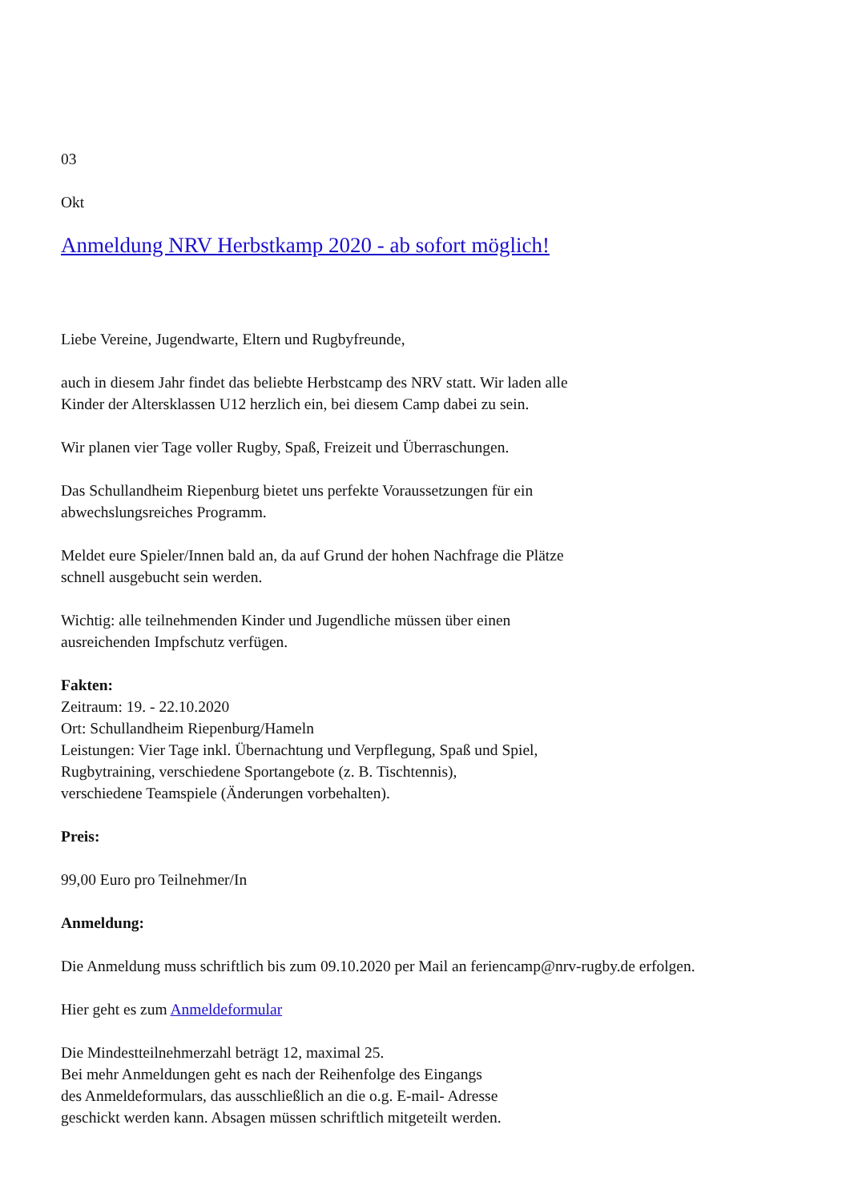03
Okt
Anmeldung NRV Herbstkamp 2020 - ab sofort möglich!
Liebe Vereine, Jugendwarte, Eltern und Rugbyfreunde,
auch in diesem Jahr findet das beliebte Herbstcamp des NRV statt. Wir laden alle
Kinder der Altersklassen U12 herzlich ein, bei diesem Camp dabei zu sein.
Wir planen vier Tage voller Rugby, Spaß, Freizeit und Überraschungen.
Das Schullandheim Riepenburg bietet uns perfekte Voraussetzungen für ein
abwechslungsreiches Programm.
Meldet eure Spieler/Innen bald an, da auf Grund der hohen Nachfrage die Plätze
schnell ausgebucht sein werden.
Wichtig: alle teilnehmenden Kinder und Jugendliche müssen über einen
ausreichenden Impfschutz verfügen.
Fakten:
Zeitraum: 19. - 22.10.2020
Ort: Schullandheim Riepenburg/Hameln
Leistungen: Vier Tage inkl. Übernachtung und Verpflegung, Spaß und Spiel,
Rugbytraining, verschiedene Sportangebote (z. B. Tischtennis),
verschiedene Teamspiele (Änderungen vorbehalten).
Preis:
99,00 Euro pro Teilnehmer/In
Anmeldung:
Die Anmeldung muss schriftlich bis zum 09.10.2020 per Mail an feriencamp@nrv-rugby.de erfolgen.
Hier geht es zum Anmeldeformular
Die Mindestteilnehmerzahl beträgt 12, maximal 25.
Bei mehr Anmeldungen geht es nach der Reihenfolge des Eingangs
des Anmeldeformulars, das ausschließlich an die o.g. E-mail- Adresse
geschickt werden kann. Absagen müssen schriftlich mitgeteilt werden.